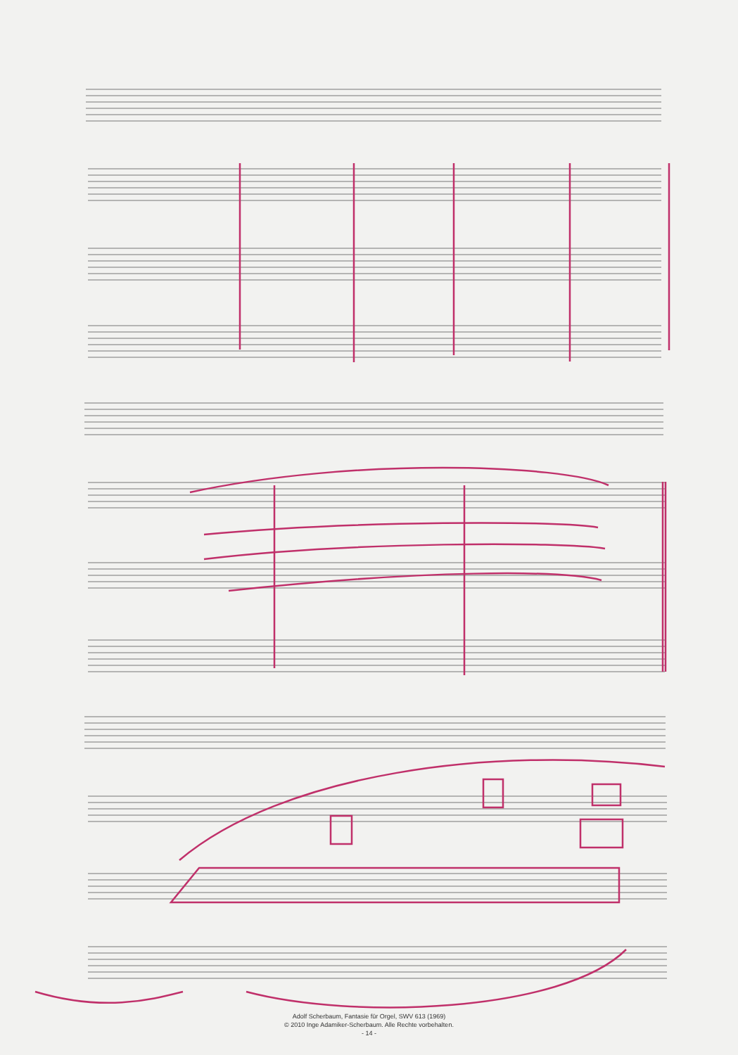Adolf Scherbaum, Fantasie für Orgel, SWV 613 (1969)
© 2010 Inge Adamiker-Scherbaum. Alle Rechte vorbehalten.
- 14 -